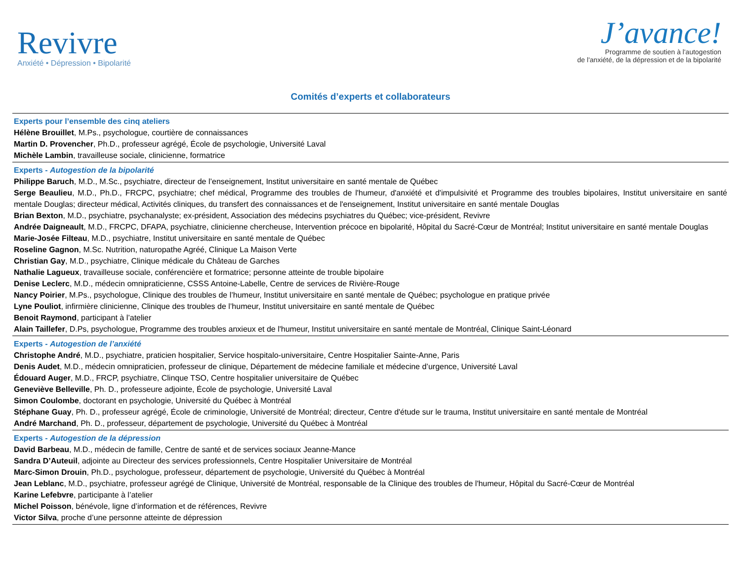Revivre
Anxiété • Dépression • Bipolarité
J’avance!
Programme de soutien à l'autogestion
de l'anxiété, de la dépression et de la bipolarité
Comités d’experts et collaborateurs
Experts pour l’ensemble des cinq ateliers
Hélène Brouillet, M.Ps., psychologue, courtière de connaissances
Martin D. Provencher, Ph.D., professeur agrégé, École de psychologie, Université Laval
Michèle Lambin, travailleuse sociale, clinicienne, formatrice
Experts - Autogestion de la bipolarité
Philippe Baruch, M.D., M.Sc., psychiatre, directeur de l’enseignement, Institut universitaire en santé mentale de Québec
Serge Beaulieu, M.D., Ph.D., FRCPC, psychiatre; chef médical, Programme des troubles de l'humeur, d'anxiété et d'impulsivité et Programme des troubles bipolaires, Institut universitaire en santé mentale Douglas; directeur médical, Activités cliniques, du transfert des connaissances et de l'enseignement, Institut universitaire en santé mentale Douglas
Brian Bexton, M.D., psychiatre, psychanalyste; ex-président, Association des médecins psychiatres du Québec; vice-président, Revivre
Andrée Daigneault, M.D., FRCPC, DFAPA, psychiatre, clinicienne chercheuse, Intervention précoce en bipolarité, Hôpital du Sacré-Cœur de Montréal; Institut universitaire en santé mentale Douglas
Marie-Josée Filteau, M.D., psychiatre, Institut universitaire en santé mentale de Québec
Roseline Gagnon, M.Sc. Nutrition, naturopathe Agréé, Clinique La Maison Verte
Christian Gay, M.D., psychiatre, Clinique médicale du Château de Garches
Nathalie Lagueux, travailleuse sociale, conférencière et formatrice; personne atteinte de trouble bipolaire
Denise Leclerc, M.D., médecin omnipraticienne, CSSS Antoine-Labelle, Centre de services de Rivière-Rouge
Nancy Poirier, M.Ps., psychologue, Clinique des troubles de l’humeur, Institut universitaire en santé mentale de Québec; psychologue en pratique privée
Lyne Pouliot, infirmière clinicienne, Clinique des troubles de l’humeur, Institut universitaire en santé mentale de Québec
Benoit Raymond, participant à l’atelier
Alain Taillefer, D.Ps, psychologue, Programme des troubles anxieux et de l'humeur, Institut universitaire en santé mentale de Montréal, Clinique Saint-Léonard
Experts - Autogestion de l’anxiété
Christophe André, M.D., psychiatre, praticien hospitalier, Service hospitalo-universitaire, Centre Hospitalier Sainte-Anne, Paris
Denis Audet, M.D., médecin omnipraticien, professeur de clinique, Département de médecine familiale et médecine d’urgence, Université Laval
Édouard Auger, M.D., FRCP, psychiatre, Clinque TSO, Centre hospitalier universitaire de Québec
Geneviève Belleville, Ph. D., professeure adjointe, École de psychologie, Université Laval
Simon Coulombe, doctorant en psychologie, Université du Québec à Montréal
Stéphane Guay, Ph. D., professeur agrégé, École de criminologie, Université de Montréal; directeur, Centre d'étude sur le trauma, Institut universitaire en santé mentale de Montréal
André Marchand, Ph. D., professeur, département de psychologie, Université du Québec à Montréal
Experts - Autogestion de la dépression
David Barbeau, M.D., médecin de famille, Centre de santé et de services sociaux Jeanne-Mance
Sandra D’Auteuil, adjointe au Directeur des services professionnels, Centre Hospitalier Universitaire de Montréal
Marc-Simon Drouin, Ph.D., psychologue, professeur, département de psychologie, Université du Québec à Montréal
Jean Leblanc, M.D., psychiatre, professeur agrégé de Clinique, Université de Montréal, responsable de la Clinique des troubles de l'humeur, Hôpital du Sacré-Cœur de Montréal
Karine Lefebvre, participante à l’atelier
Michel Poisson, bénévole, ligne d’information et de références, Revivre
Victor Silva, proche d’une personne atteinte de dépression